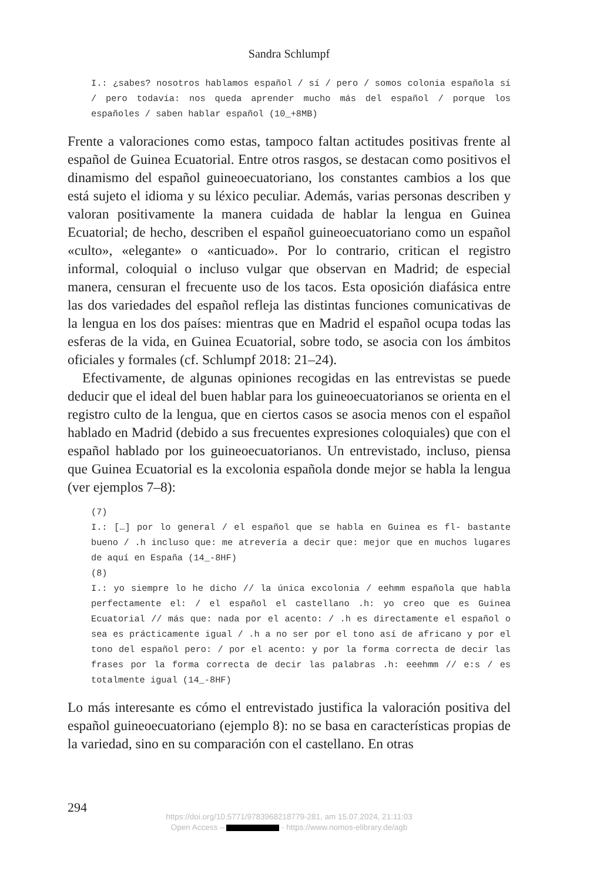Sandra Schlumpf
I.: ¿sabes? nosotros hablamos español / sí / pero / somos colonia española sí / pero todavía: nos queda aprender mucho más del español / porque los españoles / saben hablar español (10_+8MB)
Frente a valoraciones como estas, tampoco faltan actitudes positivas frente al español de Guinea Ecuatorial. Entre otros rasgos, se destacan como positivos el dinamismo del español guineoecuatoriano, los constantes cambios a los que está sujeto el idioma y su léxico peculiar. Además, varias personas describen y valoran positivamente la manera cuidada de hablar la lengua en Guinea Ecuatorial; de hecho, describen el español guineoecuatoriano como un español «culto», «elegante» o «anticuado». Por lo contrario, critican el registro informal, coloquial o incluso vulgar que observan en Madrid; de especial manera, censuran el frecuente uso de los tacos. Esta oposición diafásica entre las dos variedades del español refleja las distintas funciones comunicativas de la lengua en los dos países: mientras que en Madrid el español ocupa todas las esferas de la vida, en Guinea Ecuatorial, sobre todo, se asocia con los ámbitos oficiales y formales (cf. Schlumpf 2018: 21–24).
Efectivamente, de algunas opiniones recogidas en las entrevistas se puede deducir que el ideal del buen hablar para los guineoecuatorianos se orienta en el registro culto de la lengua, que en ciertos casos se asocia menos con el español hablado en Madrid (debido a sus frecuentes expresiones coloquiales) que con el español hablado por los guineoecuatorianos. Un entrevistado, incluso, piensa que Guinea Ecuatorial es la excolonia española donde mejor se habla la lengua (ver ejemplos 7–8):
(7)
I.: […] por lo general / el español que se habla en Guinea es fl- bastante bueno / .h incluso que: me atrevería a decir que: mejor que en muchos lugares de aquí en España (14_-8HF)
(8)
I.: yo siempre lo he dicho // la única excolonia / eehmm española que habla perfectamente el: / el español el castellano .h: yo creo que es Guinea Ecuatorial // más que: nada por el acento: / .h es directamente el español o sea es prácticamente igual / .h a no ser por el tono así de africano y por el tono del español pero: / por el acento: y por la forma correcta de decir las frases por la forma correcta de decir las palabras .h: eeehmm // e:s / es totalmente igual (14_-8HF)
Lo más interesante es cómo el entrevistado justifica la valoración positiva del español guineoecuatoriano (ejemplo 8): no se basa en características propias de la variedad, sino en su comparación con el castellano. En otras
294
https://doi.org/10.5771/9783968218779-281, am 15.07.2024, 21:11:03
Open Access – - https://www.nomos-elibrary.de/agb